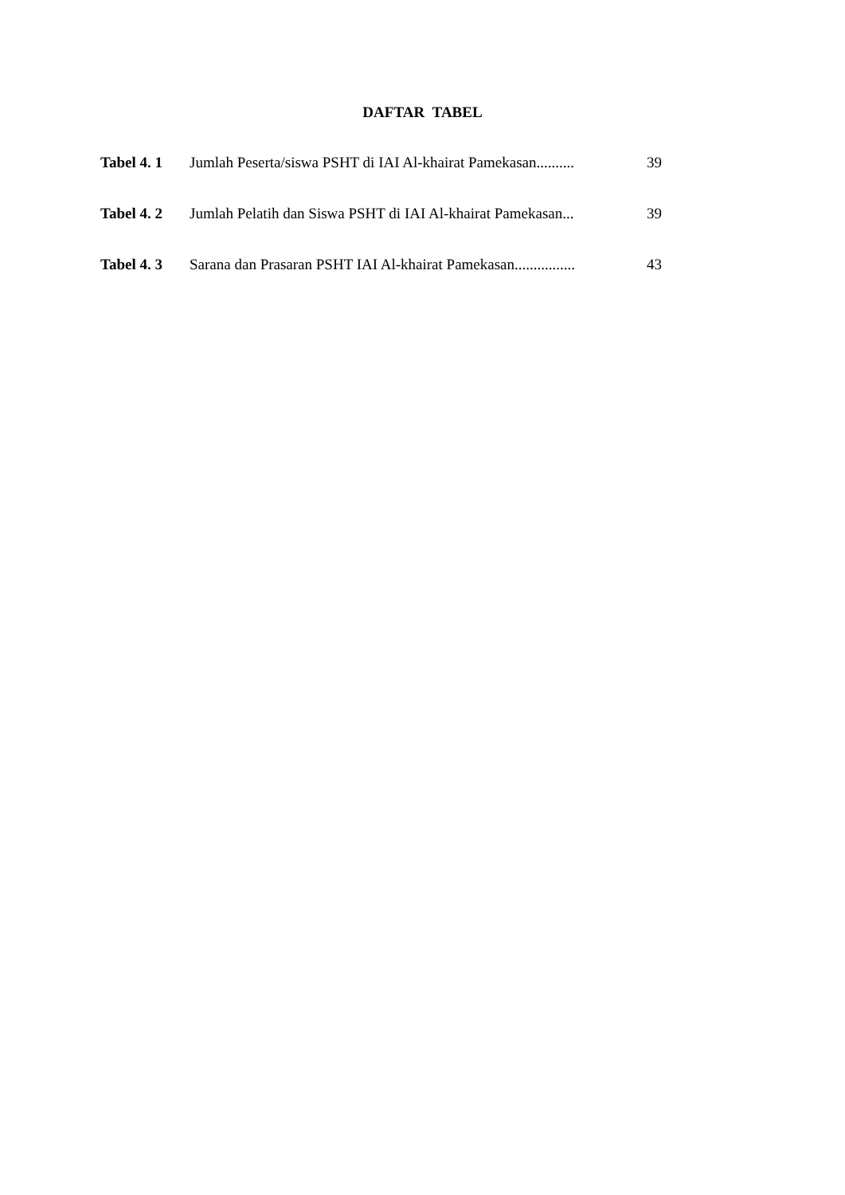DAFTAR TABEL
| Tabel 4. 1 | Jumlah Peserta/siswa PSHT di IAI Al-khairat Pamekasan.......... | 39 |
| Tabel 4. 2 | Jumlah Pelatih dan Siswa PSHT di IAI Al-khairat Pamekasan... | 39 |
| Tabel 4. 3 | Sarana dan Prasaran PSHT IAI Al-khairat Pamekasan................ | 43 |